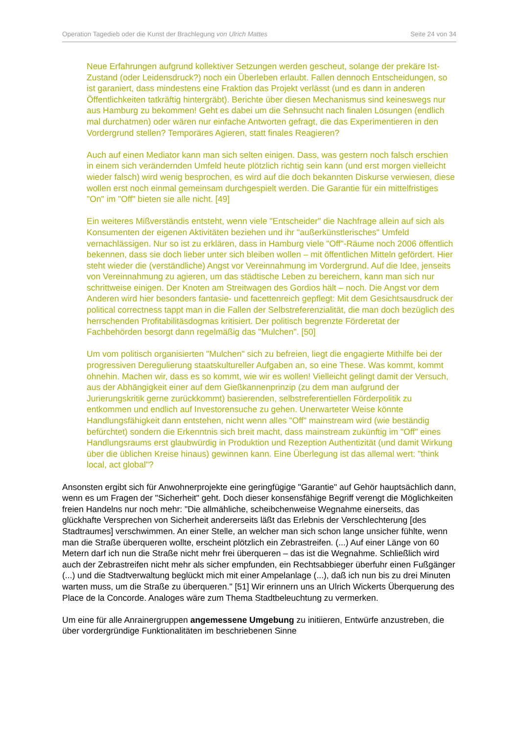Operation Tagedieb oder die Kunst der Brachlegung von Ulrich Mattes Seite 24 von 34
Neue Erfahrungen aufgrund kollektiver Setzungen werden gescheut, solange der prekäre Ist-Zustand (oder Leidensdruck?) noch ein Überleben erlaubt. Fallen dennoch Entscheidungen, so ist garaniert, dass mindestens eine Fraktion das Projekt verlässt (und es dann in anderen Öffentlichkeiten tatkräftig hintergräbt). Berichte über diesen Mechanismus sind keineswegs nur aus Hamburg zu bekommen! Geht es dabei um die Sehnsucht nach finalen Lösungen (endlich mal durchatmen) oder wären nur einfache Antworten gefragt, die das Experimentieren in den Vordergrund stellen? Temporäres Agieren, statt finales Reagieren?
Auch auf einen Mediator kann man sich selten einigen. Dass, was gestern noch falsch erschien in einem sich verändernden Umfeld heute plötzlich richtig sein kann (und erst morgen vielleicht wieder falsch) wird wenig besprochen, es wird auf die doch bekannten Diskurse verwiesen, diese wollen erst noch einmal gemeinsam durchgespielt werden. Die Garantie für ein mittelfristiges "On" im "Off" bieten sie alle nicht. [49]
Ein weiteres Mißverständis entsteht, wenn viele "Entscheider" die Nachfrage allein auf sich als Konsumenten der eigenen Aktivitäten beziehen und ihr "außerkünstlerisches" Umfeld vernachlässigen. Nur so ist zu erklären, dass in Hamburg viele "Off"-Räume noch 2006 öffentlich bekennen, dass sie doch lieber unter sich bleiben wollen – mit öffentlichen Mitteln gefördert. Hier steht wieder die (verständliche) Angst vor Vereinnahmung im Vordergrund. Auf die Idee, jenseits von Vereinnahmung zu agieren, um das städtische Leben zu bereichern, kann man sich nur schrittweise einigen. Der Knoten am Streitwagen des Gordios hält – noch. Die Angst vor dem Anderen wird hier besonders fantasie- und facettenreich gepflegt: Mit dem Gesichtsausdruck der political correctness tappt man in die Fallen der Selbstreferenzialität, die man doch bezüglich des herrschenden Profitabilitäsdogmas kritisiert. Der politisch begrenzte Förderetat der Fachbehörden besorgt dann regelmäßig das "Mulchen". [50]
Um vom politisch organisierten "Mulchen" sich zu befreien, liegt die engagierte Mithilfe bei der progressiven Deregulierung staatskultureller Aufgaben an, so eine These. Was kommt, kommt ohnehin. Machen wir, dass es so kommt, wie wir es wollen! Vielleicht gelingt damit der Versuch, aus der Abhängigkeit einer auf dem Gießkannenprinzip (zu dem man aufgrund der Jurierungskritik gerne zurückkommt) basierenden, selbstreferentiellen Förderpolitik zu entkommen und endlich auf Investorensuche zu gehen. Unerwarteter Weise könnte Handlungsfähigkeit dann entstehen, nicht wenn alles "Off" mainstream wird (wie beständig befürchtet) sondern die Erkenntnis sich breit macht, dass mainstream zukünftig im "Off" eines Handlungsraums erst glaubwürdig in Produktion und Rezeption Authentizität (und damit Wirkung über die üblichen Kreise hinaus) gewinnen kann. Eine Überlegung ist das allemal wert: "think local, act global"?
Ansonsten ergibt sich für Anwohnerprojekte eine geringfügige "Garantie" auf Gehör hauptsächlich dann, wenn es um Fragen der "Sicherheit" geht. Doch dieser konsensfähige Begriff verengt die Möglichkeiten freien Handelns nur noch mehr: "Die allmähliche, scheibchenweise Wegnahme einerseits, das glückhafte Versprechen von Sicherheit andererseits läßt das Erlebnis der Verschlechterung [des Stadtraumes] verschwimmen. An einer Stelle, an welcher man sich schon lange unsicher fühlte, wenn man die Straße überqueren wollte, erscheint plötzlich ein Zebrastreifen. (...) Auf einer Länge von 60 Metern darf ich nun die Straße nicht mehr frei überqueren – das ist die Wegnahme. Schließlich wird auch der Zebrastreifen nicht mehr als sicher empfunden, ein Rechtsabbieger überfuhr einen Fußgänger (...) und die Stadtverwaltung beglückt mich mit einer Ampelanlage (...), daß ich nun bis zu drei Minuten warten muss, um die Straße zu überqueren." [51] Wir erinnern uns an Ulrich Wickerts Überquerung des Place de la Concorde. Analoges wäre zum Thema Stadtbeleuchtung zu vermerken.
Um eine für alle Anrainergruppen angemessene Umgebung zu initiieren, Entwürfe anzustreben, die über vordergründige Funktionalitäten im beschriebenen Sinne